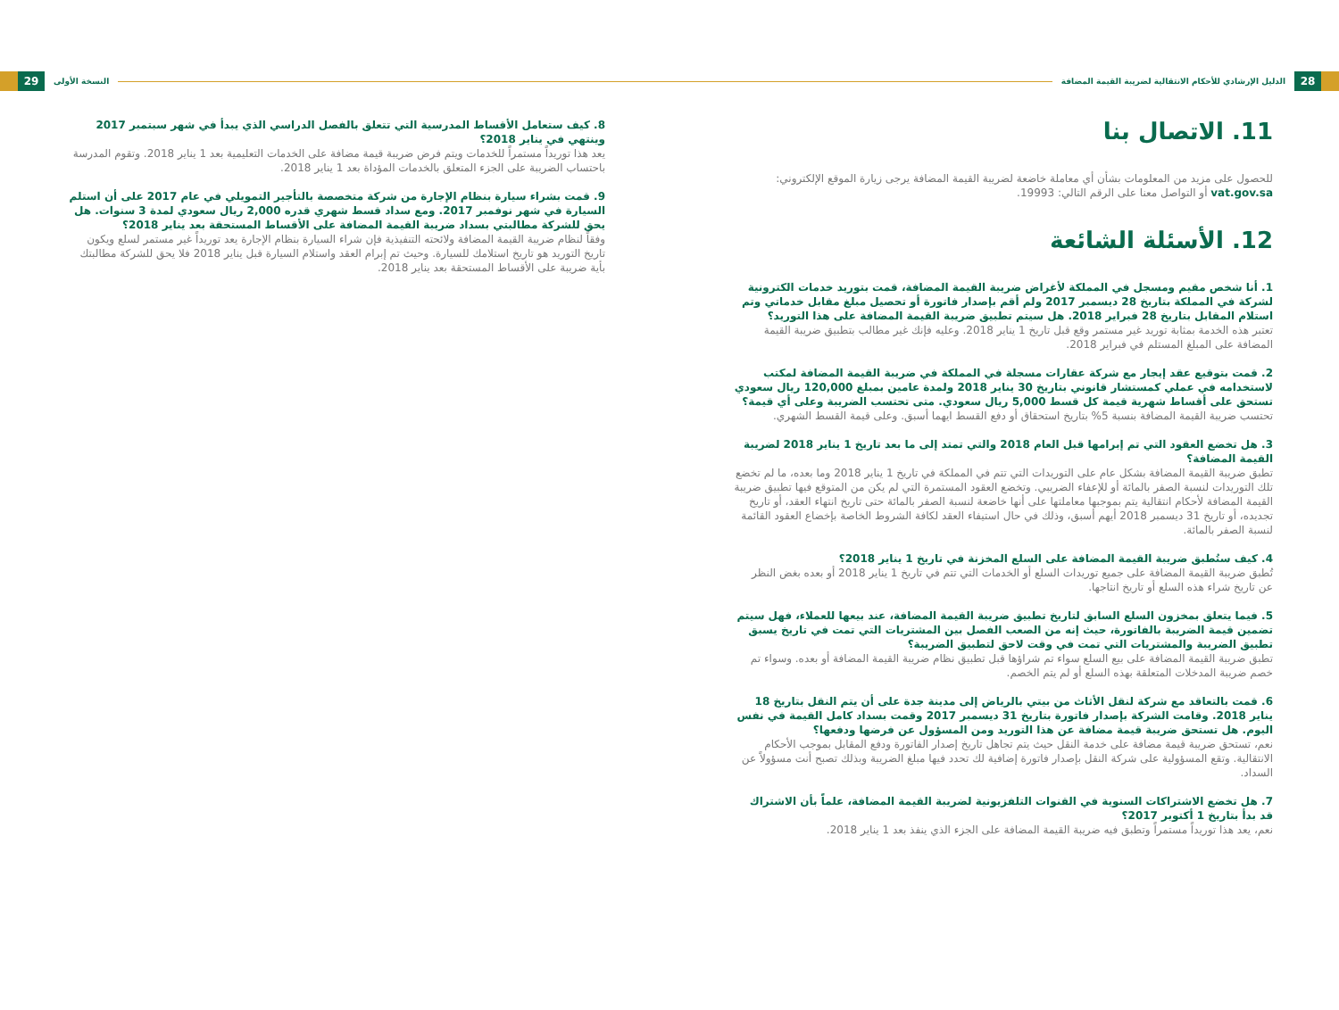28
الدليل الإرشادي للأحكام الانتقالية لضريبة القيمة المضافة
11. الاتصال بنا
للحصول على مزيد من المعلومات بشأن أي معاملة خاضعة لضريبة القيمة المضافة يرجى زيارة الموقع الإلكتروني: vat.gov.sa أو التواصل معنا على الرقم التالي: 19993.
12. الأسئلة الشائعة
1. أنا شخص مقيم ومسجل في المملكة لأغراض ضريبة القيمة المضافة، قمت بتوريد خدمات الكترونية لشركة في المملكة بتاريخ 28 ديسمبر 2017 ولم أقم بإصدار فاتورة أو تحصيل مبلغ مقابل خدماتي وتم استلام المقابل بتاريخ 28 فبراير 2018. هل سيتم تطبيق ضريبة القيمة المضافة على هذا التوريد؟
تعتبر هذه الخدمة بمثابة توريد غير مستمر وقع قبل تاريخ 1 يناير 2018. وعليه فإنك غير مطالب بتطبيق ضريبة القيمة المضافة على المبلغ المستلم في فبراير 2018.
2. قمت بتوقيع عقد إيجار مع شركة عقارات مسجلة في المملكة في ضريبة القيمة المضافة لمكتب لاستخدامه في عملي كمستشار قانوني بتاريخ 30 يناير 2018 ولمدة عامين بمبلغ 120,000 ريال سعودي تستحق على أقساط شهرية قيمة كل قسط 5,000 ريال سعودي. متى تحتسب الضريبة وعلى أي قيمة؟
تحتسب ضريبة القيمة المضافة بنسبة 5% بتاريخ استحقاق أو دفع القسط ايهما أسبق. وعلى قيمة القسط الشهري.
3. هل تخضع العقود التي تم إبرامها قبل العام 2018 والتي تمتد إلى ما بعد تاريخ 1 يناير 2018 لضريبة القيمة المضافة؟
تطبق ضريبة القيمة المضافة بشكل عام على التوريدات التي تتم في المملكة في تاريخ 1 يناير 2018 وما بعده، ما لم تخضع تلك التوريدات لنسبة الصفر بالمائة أو للإعفاء الضريبي. وتخضع العقود المستمرة التي لم يكن من المتوقع فيها تطبيق ضريبة القيمة المضافة لأحكام انتقالية يتم بموجبها معاملتها على أنها خاضعة لنسبة الصفر بالمائة حتى تاريخ انتهاء العقد، أو تاريخ تجديده، أو تاريخ 31 ديسمبر 2018 أيهم أسبق، وذلك في حال استيفاء العقد لكافة الشروط الخاصة بإخضاع العقود القائمة لنسبة الصفر بالمائة.
4. كيف ستُطبق ضريبة القيمة المضافة على السلع المخزنة في تاريخ 1 يناير 2018؟
تُطبق ضريبة القيمة المضافة على جميع توريدات السلع أو الخدمات التي تتم في تاريخ 1 يناير 2018 أو بعده بغض النظر عن تاريخ شراء هذه السلع أو تاريخ انتاجها.
5. فيما يتعلق بمخزون السلع السابق لتاريخ تطبيق ضريبة القيمة المضافة، عند بيعها للعملاء، فهل سيتم تضمين قيمة الضريبة بالفاتورة، حيث إنه من الصعب الفصل بين المشتريات التي تمت في تاريخ يسبق تطبيق الضريبة والمشتريات التي تمت في وقت لاحق لتطبيق الضريبة؟
تطبق ضريبة القيمة المضافة على بيع السلع سواء تم شراؤها قبل تطبيق نظام ضريبة القيمة المضافة أو بعده. وسواء تم خصم ضريبة المدخلات المتعلقة بهذه السلع أو لم يتم الخصم.
6. قمت بالتعاقد مع شركة لنقل الأثاث من بيتي بالرياض إلى مدينة جدة على أن يتم النقل بتاريخ 18 يناير 2018. وقامت الشركة بإصدار فاتورة بتاريخ 31 ديسمبر 2017 وقمت بسداد كامل القيمة في نفس اليوم. هل تستحق ضريبة قيمة مضافة عن هذا التوريد ومن المسؤول عن فرضها ودفعها؟
نعم، تستحق ضريبة قيمة مضافة على خدمة النقل حيث يتم تجاهل تاريخ إصدار الفاتورة ودفع المقابل بموجب الأحكام الانتقالية. وتقع المسؤولية على شركة النقل بإصدار فاتورة إضافية لك تحدد فيها مبلغ الضريبة وبذلك تصبح أنت مسؤولاً عن السداد.
7. هل تخضع الاشتراكات السنوية في القنوات التلفزيونية لضريبة القيمة المضافة، علماً بأن الاشتراك قد بدأ بتاريخ 1 أكتوبر 2017؟
نعم، يعد هذا توريداً مستمراً وتطبق فيه ضريبة القيمة المضافة على الجزء الذي ينفذ بعد 1 يناير 2018.
النسخة الأولى
29
8. كيف ستعامل الأقساط المدرسية التي تتعلق بالفصل الدراسي الذي يبدأ في شهر سبتمبر 2017 وينتهي في يناير 2018؟
يعد هذا توريداً مستمراً للخدمات ويتم فرض ضريبة قيمة مضافة على الخدمات التعليمية بعد 1 يناير 2018. وتقوم المدرسة باحتساب الضريبة على الجزء المتعلق بالخدمات المؤداة بعد 1 يناير 2018.
9. قمت بشراء سيارة بنظام الإجارة من شركة متخصصة بالتأجير التمويلي في عام 2017 على أن استلم السيارة في شهر نوفمبر 2017. ومع سداد قسط شهري قدره 2,000 ريال سعودي لمدة 3 سنوات. هل يحق للشركة مطالبتي بسداد ضريبة القيمة المضافة على الأقساط المستحقة بعد يناير 2018؟
وفقاً لنظام ضريبة القيمة المضافة ولائحته التنفيذية فإن شراء السيارة بنظام الإجارة يعد توريداً غير مستمر لسلع ويكون تاريخ التوريد هو تاريخ استلامك للسيارة. وحيث تم إبرام العقد واستلام السيارة قبل يناير 2018 فلا يحق للشركة مطالبتك بأية ضريبة على الأقساط المستحقة بعد يناير 2018.